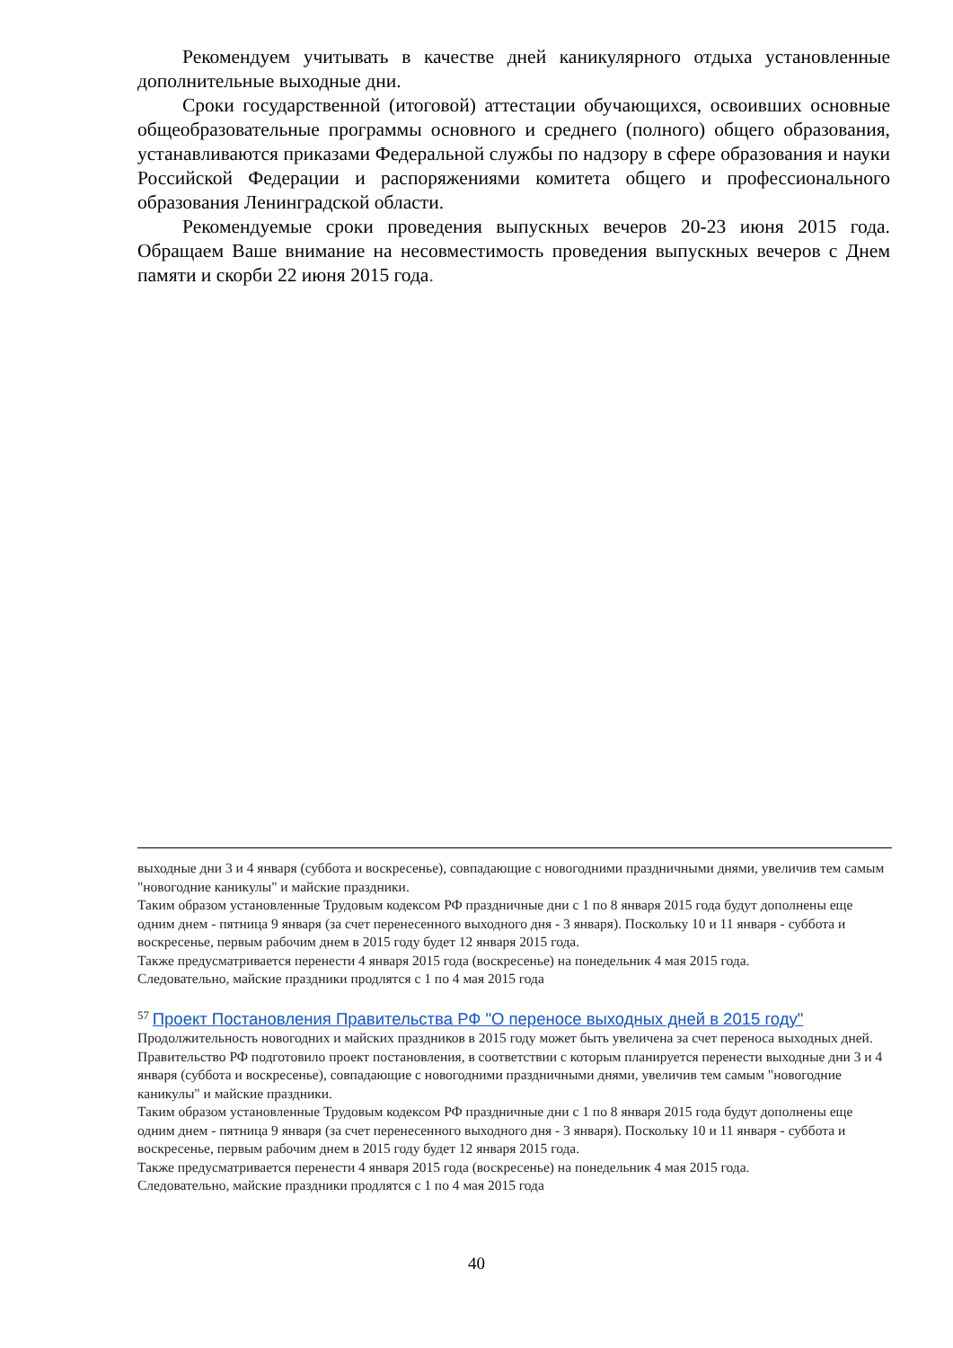Рекомендуем учитывать в качестве дней каникулярного отдыха установленные дополнительные выходные дни.
Сроки государственной (итоговой) аттестации обучающихся, освоивших основные общеобразовательные программы основного и среднего (полного) общего образования, устанавливаются приказами Федеральной службы по надзору в сфере образования и науки Российской Федерации и распоряжениями комитета общего и профессионального образования Ленинградской области.
Рекомендуемые сроки проведения выпускных вечеров 20-23 июня 2015 года. Обращаем Ваше внимание на несовместимость проведения выпускных вечеров с Днем памяти и скорби 22 июня 2015 года.
выходные дни 3 и 4 января (суббота и воскресенье), совпадающие с новогодними праздничными днями, увеличив тем самым "новогодние каникулы" и майские праздники.
Таким образом установленные Трудовым кодексом РФ праздничные дни с 1 по 8 января 2015 года будут дополнены еще одним днем - пятница 9 января (за счет перенесенного выходного дня - 3 января). Поскольку 10 и 11 января - суббота и воскресенье, первым рабочим днем в 2015 году будет 12 января 2015 года.
Также предусматривается перенести 4 января 2015 года (воскресенье) на понедельник 4 мая 2015 года.
Следовательно, майские праздники продлятся с 1 по 4 мая 2015 года
<sup>57</sup> Проект Постановления Правительства РФ "О переносе выходных дней в 2015 году"
Продолжительность новогодних и майских праздников в 2015 году может быть увеличена за счет переноса выходных дней.
Правительство РФ подготовило проект постановления, в соответствии с которым планируется перенести выходные дни 3 и 4 января (суббота и воскресенье), совпадающие с новогодними праздничными днями, увеличив тем самым "новогодние каникулы" и майские праздники.
Таким образом установленные Трудовым кодексом РФ праздничные дни с 1 по 8 января 2015 года будут дополнены еще одним днем - пятница 9 января (за счет перенесенного выходного дня - 3 января). Поскольку 10 и 11 января - суббота и воскресенье, первым рабочим днем в 2015 году будет 12 января 2015 года.
Также предусматривается перенести 4 января 2015 года (воскресенье) на понедельник 4 мая 2015 года.
Следовательно, майские праздники продлятся с 1 по 4 мая 2015 года
40